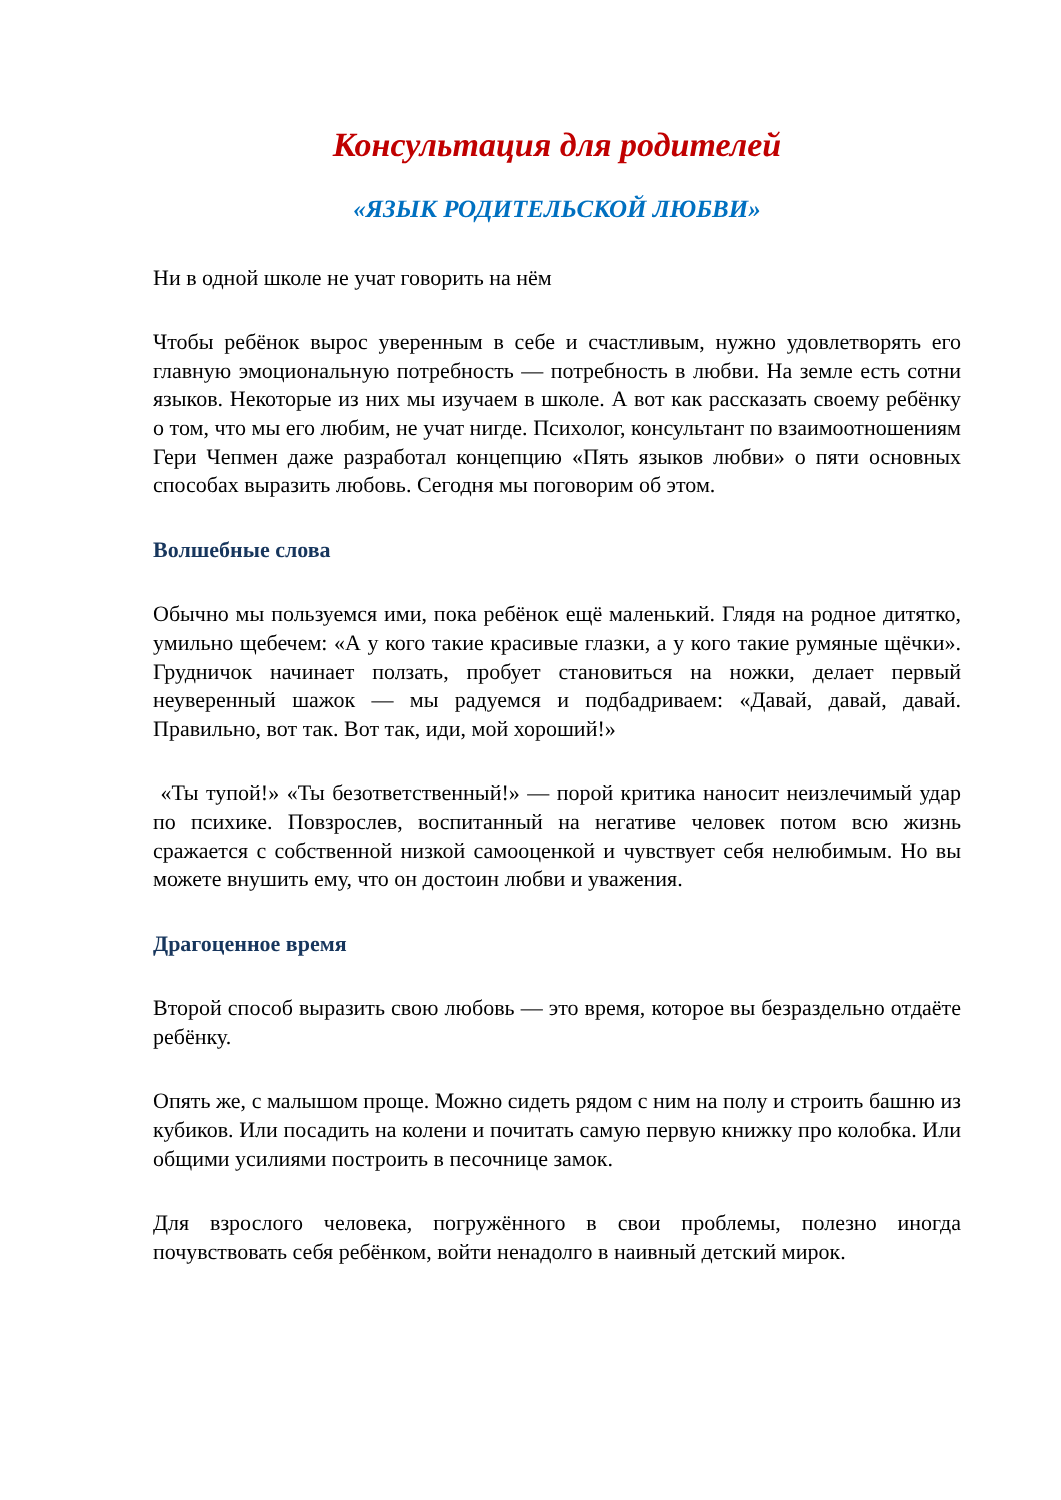Консультация для родителей
«ЯЗЫК РОДИТЕЛЬСКОЙ ЛЮБВИ»
Ни в одной школе не учат говорить на нём
Чтобы ребёнок вырос уверенным в себе и счастливым, нужно удовлетворять его главную эмоциональную потребность — потребность в любви. На земле есть сотни языков. Некоторые из них мы изучаем в школе. А вот как рассказать своему ребёнку о том, что мы его любим, не учат нигде. Психолог, консультант по взаимоотношениям Гери Чепмен даже разработал концепцию «Пять языков любви» о пяти основных способах выразить любовь. Сегодня мы поговорим об этом.
Волшебные слова
Обычно мы пользуемся ими, пока ребёнок ещё маленький. Глядя на родное дитятко, умильно щебечем: «А у кого такие красивые глазки, а у кого такие румяные щёчки». Грудничок начинает ползать, пробует становиться на ножки, делает первый неуверенный шажок — мы радуемся и подбадриваем: «Давай, давай, давай. Правильно, вот так. Вот так, иди, мой хороший!»
«Ты тупой!» «Ты безответственный!» — порой критика наносит неизлечимый удар по психике. Повзрослев, воспитанный на негативе человек потом всю жизнь сражается с собственной низкой самооценкой и чувствует себя нелюбимым. Но вы можете внушить ему, что он достоин любви и уважения.
Драгоценное время
Второй способ выразить свою любовь — это время, которое вы безраздельно отдаёте ребёнку.
Опять же, с малышом проще. Можно сидеть рядом с ним на полу и строить башню из кубиков. Или посадить на колени и почитать самую первую книжку про колобка. Или общими усилиями построить в песочнице замок.
Для взрослого человека, погружённого в свои проблемы, полезно иногда почувствовать себя ребёнком, войти ненадолго в наивный детский мирок.